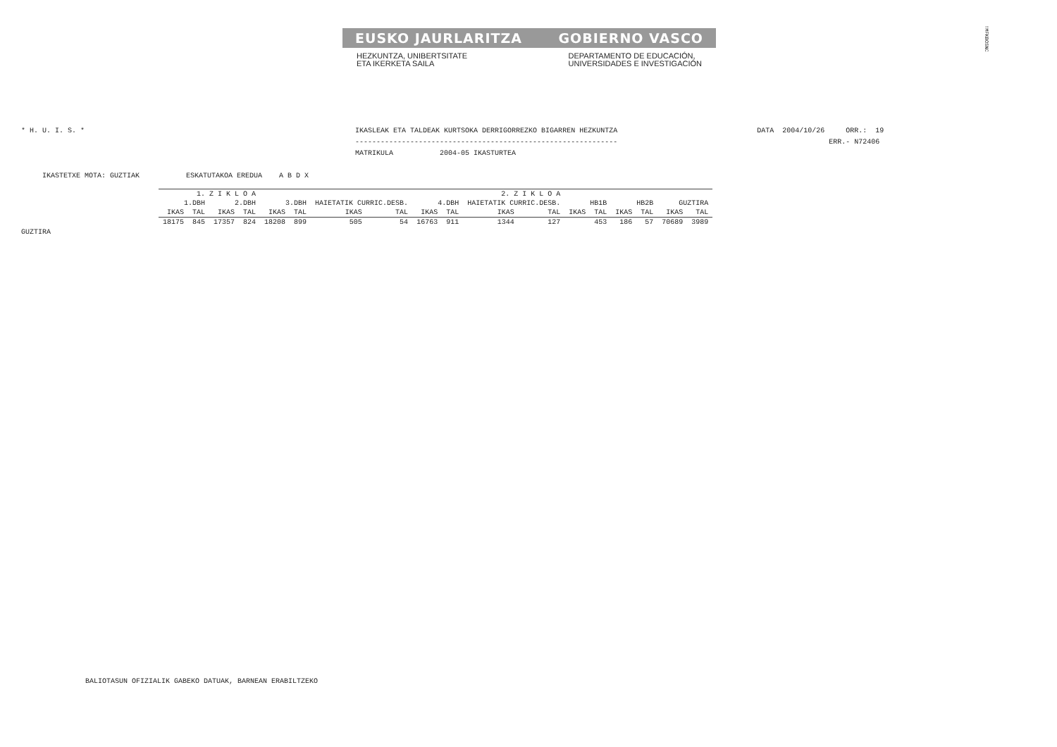EUSKO JAURLARITZA GOBIERNO VASCO
HEZKUNTZA, UNIBERTSITATE
ETA IKERKETA SAILA
DEPARTAMENTO DE EDUCACIÓN,
UNIVERSIDADES E INVESTIGACIÓN
!MFKBOSNC
* H. U. I. S. *                                                                IKASLEAK ETA TALDEAK KURTSOKA DERRIGORREZKO BIGARREN HEZKUNTZA                                 DATA  2004/10/26     ORR.:  19
                                                                               --------------------------------------------------------------                                                  ERR.- N72406
                                                                               MATRIKULA           2004-05 IKASTURTEA

     IKASTETXE MOTA: GUZTIAK           ESKATUTAKOA EREDUA    A B D X
| 1. Z I K L O A | | | | 2. Z I K L O A | | | | | | | | | | | | | |
| --- | --- | --- | --- | --- | --- | --- | --- | --- | --- | --- | --- | --- | --- | --- | --- | --- | --- |
| 1.DBH | | 2.DBH | | 3.DBH | | HAIETATIK CURRIC.DESB. | | 4.DBH | | HAIETATIK CURRIC.DESB. | | HB1B | | HB2B | | GUZTIRA | |
| IKAS | TAL | IKAS | TAL | IKAS | TAL | IKAS | TAL | IKAS | TAL | IKAS | TAL | IKAS | TAL | IKAS | TAL | IKAS | TAL |
| 18175 | 845 | 17357 | 824 | 18208 | 899 | 505 | 54 | 16763 | 911 | 1344 | 127 | | 453 | 186 | 57 | 70689 | 3989 |
GUZTIRA
BALIOTASUN OFIZIALIK GABEKO DATUAK, BARNEAN ERABILTZEKO